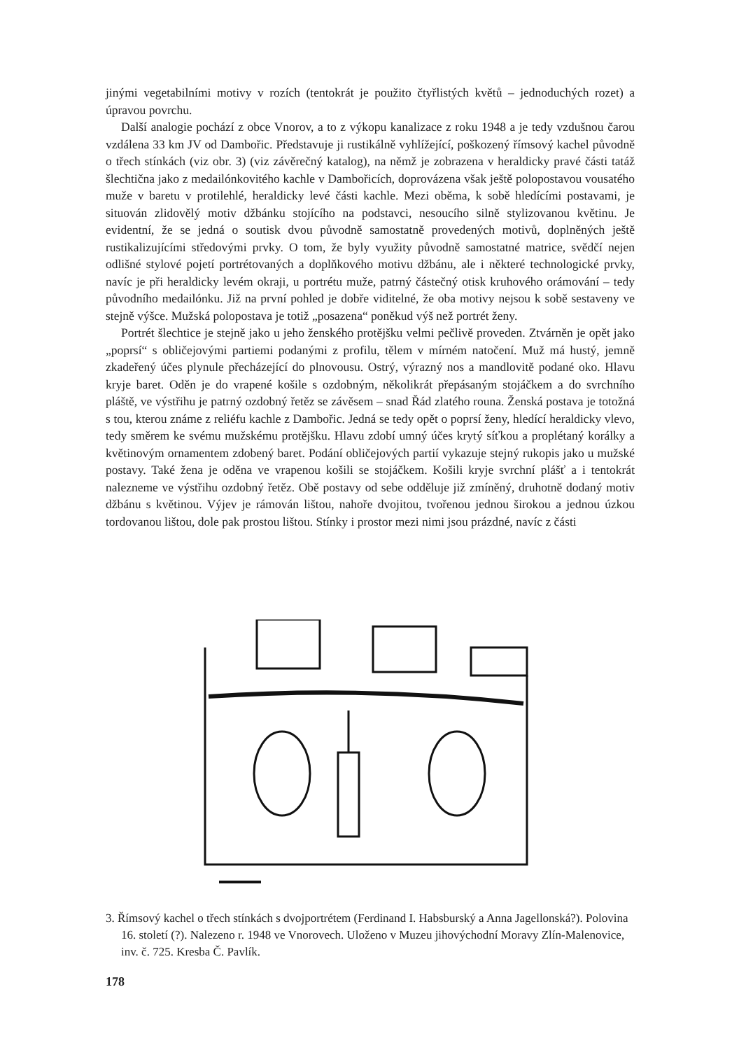jinými vegetabilními motivy v rozích (tentokrát je použito čtyřlistých květů – jednoduchých rozet) a úpravou povrchu.
Další analogie pochází z obce Vnorov, a to z výkopu kanalizace z roku 1948 a je tedy vzdušnou čarou vzdálena 33 km JV od Dambořic. Představuje ji rustikálně vyhlížející, poškozený římsový kachel původně o třech stínkách (viz obr. 3) (viz závěrečný katalog), na němž je zobrazena v heraldicky pravé části tatáž šlechtična jako z medailónkovitého kachle v Dambořicích, doprovázena však ještě polopostavou vousatého muže v baretu v protilehlé, heraldicky levé části kachle. Mezi oběma, k sobě hledícími postavami, je situován zlidovělý motiv džbánku stojícího na podstavci, nesoucího silně stylizovanou květinu. Je evidentní, že se jedná o soutisk dvou původně samostatně provedených motivů, doplněných ještě rustikalizujícími středovými prvky. O tom, že byly využity původně samostatné matrice, svědčí nejen odlišné stylové pojetí portrétovaných a doplňkového motivu džbánu, ale i některé technologické prvky, navíc je při heraldicky levém okraji, u portrétu muže, patrný částečný otisk kruhového orámování – tedy původního medailónku. Již na první pohled je dobře viditelné, že oba motivy nejsou k sobě sestaveny ve stejně výšce. Mužská polopostava je totiž „posazena“ poněkud výš než portrét ženy.
Portrét šlechtice je stejně jako u jeho ženského protějšku velmi pečlivě proveden. Ztvárněn je opět jako „poprsí“ s obličejovými partiemi podanými z profilu, tělem v mírném natočení. Muž má hustý, jemně zkadeřený účes plynule přecházející do plnovousu. Ostrý, výrazný nos a mandlovitě podané oko. Hlavu kryje baret. Oděn je do vrapené košile s ozdobným, několikrát přepásaným stojáčkem a do svrchního pláště, ve výstřihu je patrný ozdobný řetěz se závěsem – snad Řád zlatého rouna. Ženská postava je totožná s tou, kterou známe z reliéfu kachle z Dambořic. Jedná se tedy opět o poprsí ženy, hledící heraldicky vlevo, tedy směrem ke svému mužskému protějšku. Hlavu zdobí umný účes krytý síťkou a proplétaný korálky a květinovým ornamentem zdobený baret. Podání obličejových partií vykazuje stejný rukopis jako u mužské postavy. Také žena je oděna ve vrapenou košili se stojáčkem. Košili kryje svrchní plášť a i tentokrát nalezneme ve výstřihu ozdobný řetěz. Obě postavy od sebe odděluje již zmíněný, druhotně dodaný motiv džbánu s květinou. Výjev je rámován lištou, nahoře dvojitou, tvořenou jednou širokou a jednou úzkou tordovanou lištou, dole pak prostou lištou. Stínky i prostor mezi nimi jsou prázdné, navíc z části
3. Římsový kachel o třech stínkách s dvojportrétem (Ferdinand I. Habsburský a Anna Jagellonská?). Polovina 16. století (?). Nalezeno r. 1948 ve Vnorovech. Uloženo v Muzeu jihovýchodní Moravy Zlín-Malenovice, inv. č. 725. Kresba Č. Pavlík.
178